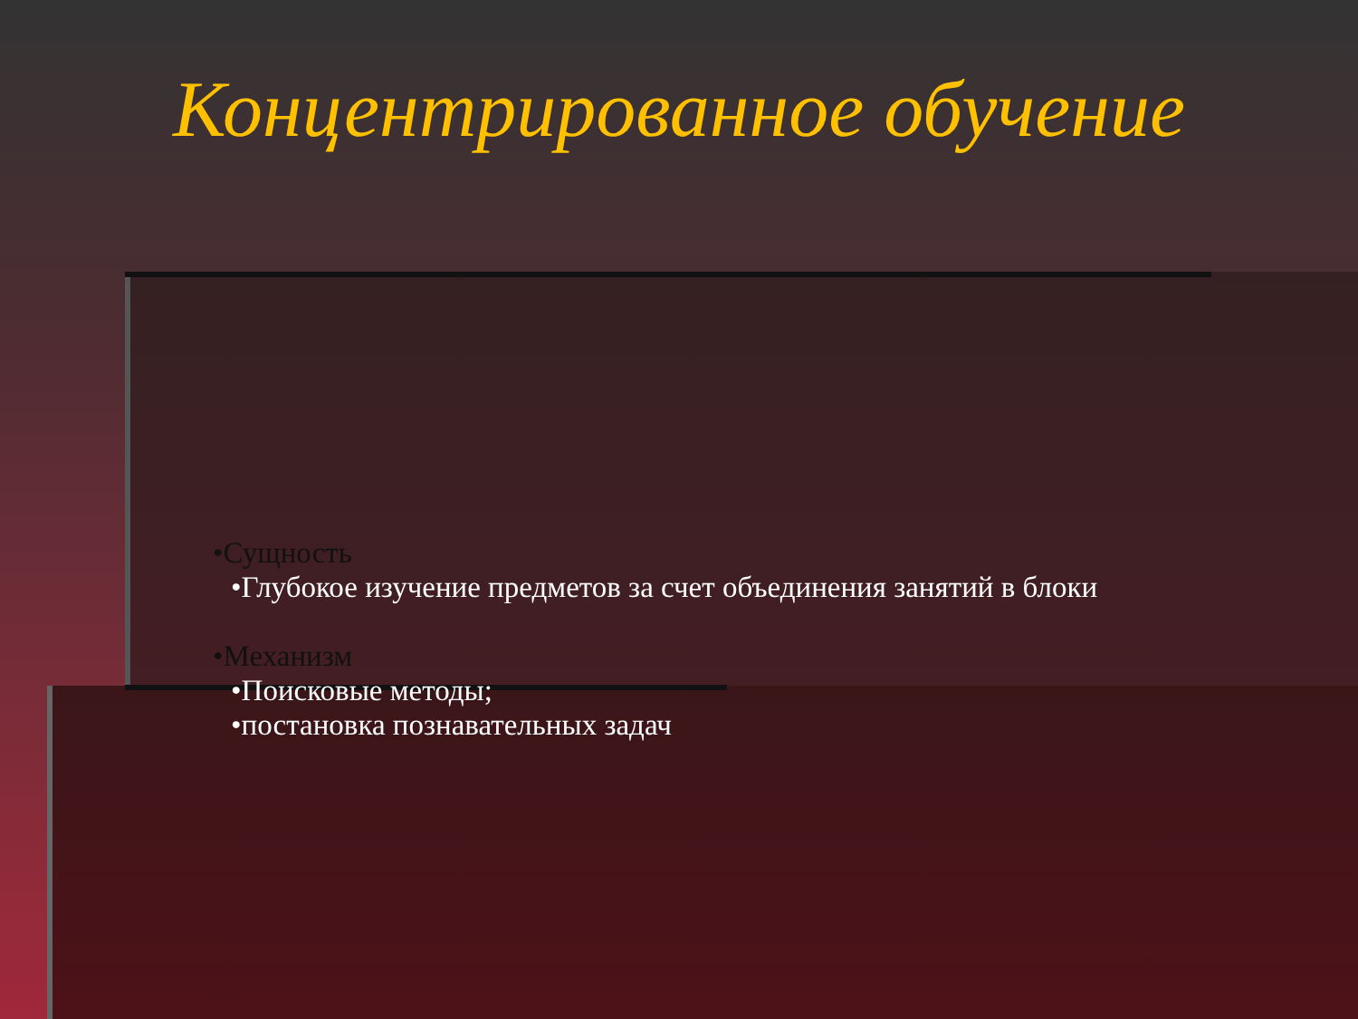Концентрированное обучение
•Сущность
•Глубокое изучение предметов за счет объединения занятий в блоки
•Механизм
•Поисковые методы;
•постановка познавательных задач